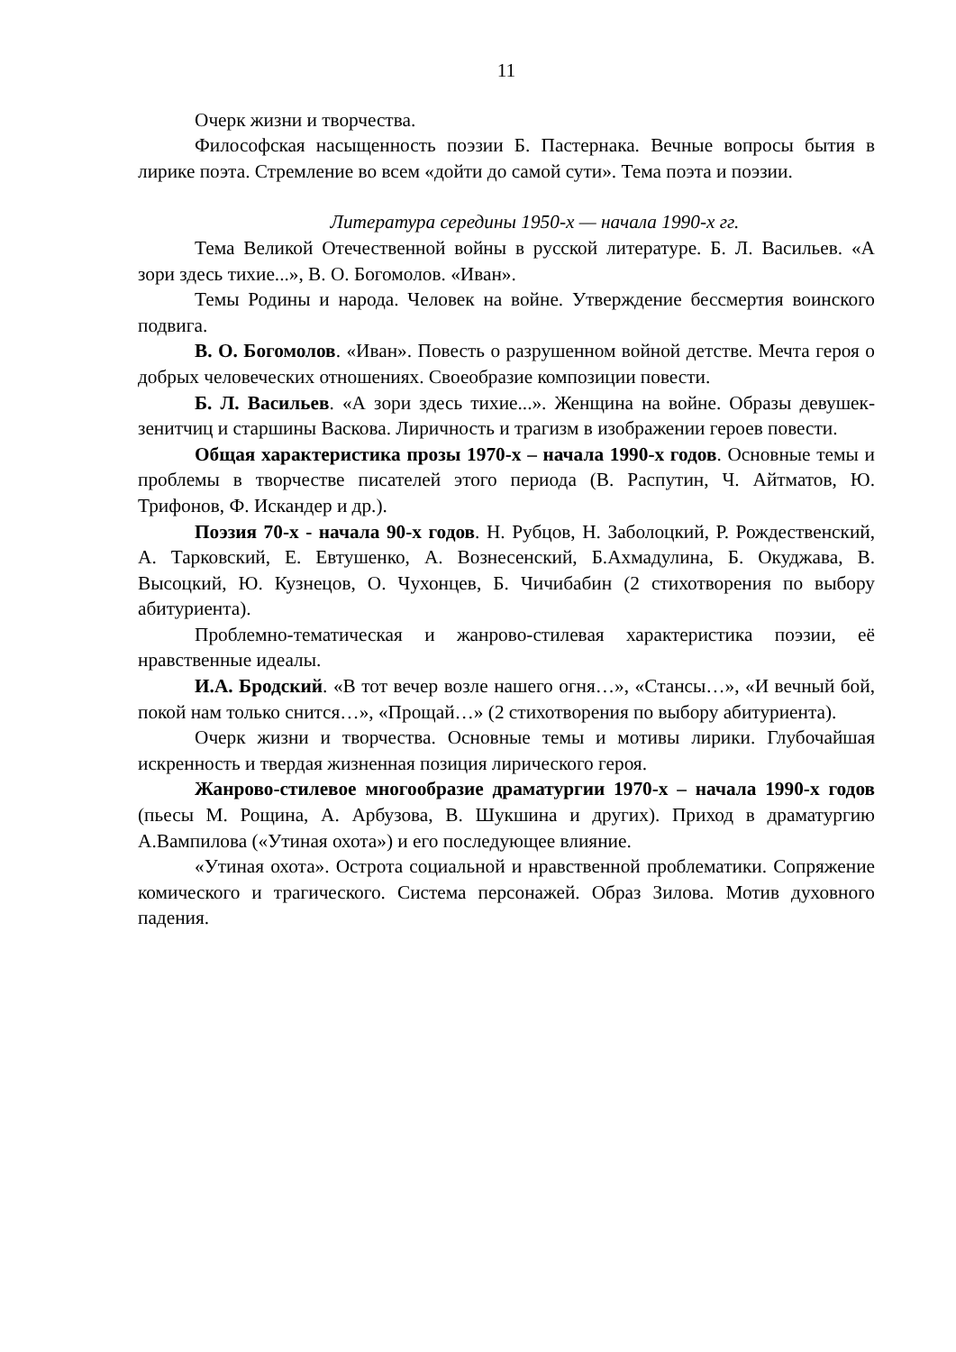11
Очерк жизни и творчества.
Философская насыщенность поэзии Б. Пастернака. Вечные вопросы бытия в лирике поэта. Стремление во всем «дойти до самой сути». Тема поэта и поэзии.
Литература середины 1950-х — начала 1990-х гг.
Тема Великой Отечественной войны в русской литературе. Б. Л. Васильев. «А зори здесь тихие...», В. О. Богомолов. «Иван».
Темы Родины и народа. Человек на войне. Утверждение бессмертия воинского подвига.
В. О. Богомолов. «Иван». Повесть о разрушенном войной детстве. Мечта героя о добрых человеческих отношениях. Своеобразие композиции повести.
Б. Л. Васильев. «А зори здесь тихие...». Женщина на войне. Образы девушек-зенитчиц и старшины Васкова. Лиричность и трагизм в изображении героев повести.
Общая характеристика прозы 1970-х – начала 1990-х годов. Основные темы и проблемы в творчестве писателей этого периода (В. Распутин, Ч. Айтматов, Ю. Трифонов, Ф. Искандер и др.).
Поэзия 70-х - начала 90-х годов. Н. Рубцов, Н. Заболоцкий, Р. Рождественский, А. Тарковский, Е. Евтушенко, А. Вознесенский, Б.Ахмадулина, Б. Окуджава, В. Высоцкий, Ю. Кузнецов, О. Чухонцев, Б. Чичибабин (2 стихотворения по выбору абитуриента).
Проблемно-тематическая и жанрово-стилевая характеристика поэзии, её нравственные идеалы.
И.А. Бродский. «В тот вечер возле нашего огня…», «Стансы…», «И вечный бой, покой нам только снится…», «Прощай…» (2 стихотворения по выбору абитуриента).
Очерк жизни и творчества. Основные темы и мотивы лирики. Глубочайшая искренность и твердая жизненная позиция лирического героя.
Жанрово-стилевое многообразие драматургии 1970-х – начала 1990-х годов (пьесы М. Рощина, А. Арбузова, В. Шукшина и других). Приход в драматургию А.Вампилова («Утиная охота») и его последующее влияние.
«Утиная охота». Острота социальной и нравственной проблематики. Сопряжение комического и трагического. Система персонажей. Образ Зилова. Мотив духовного падения.